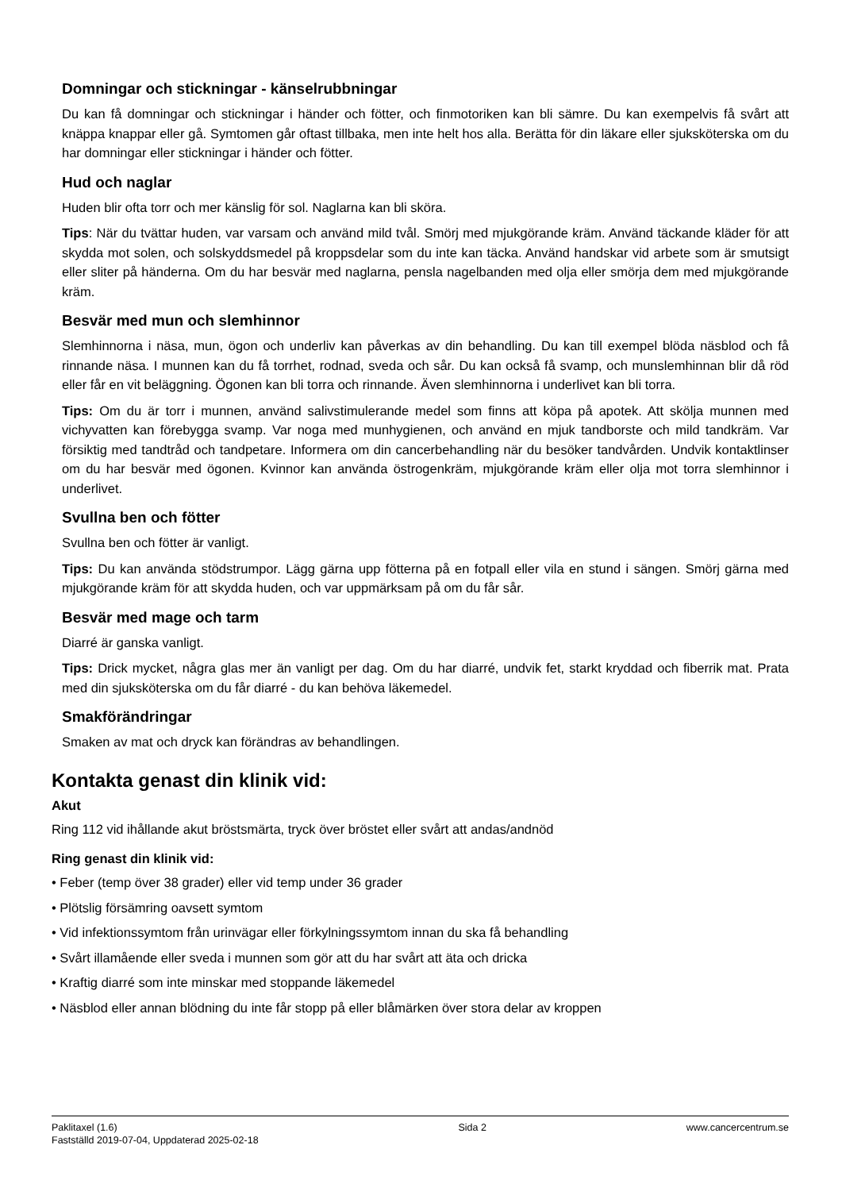Domningar och stickningar - känselrubbningar
Du kan få domningar och stickningar i händer och fötter, och finmotoriken kan bli sämre. Du kan exempelvis få svårt att knäppa knappar eller gå. Symtomen går oftast tillbaka, men inte helt hos alla. Berätta för din läkare eller sjuksköterska om du har domningar eller stickningar i händer och fötter.
Hud och naglar
Huden blir ofta torr och mer känslig för sol. Naglarna kan bli sköra.
Tips: När du tvättar huden, var varsam och använd mild tvål. Smörj med mjukgörande kräm. Använd täckande kläder för att skydda mot solen, och solskyddsmedel på kroppsdelar som du inte kan täcka. Använd handskar vid arbete som är smutsigt eller sliter på händerna. Om du har besvär med naglarna, pensla nagelbanden med olja eller smörja dem med mjukgörande kräm.
Besvär med mun och slemhinnor
Slemhinnorna i näsa, mun, ögon och underliv kan påverkas av din behandling. Du kan till exempel blöda näsblod och få rinnande näsa. I munnen kan du få torrhet, rodnad, sveda och sår. Du kan också få svamp, och munslemhinnan blir då röd eller får en vit beläggning. Ögonen kan bli torra och rinnande. Även slemhinnorna i underlivet kan bli torra.
Tips: Om du är torr i munnen, använd salivstimulerande medel som finns att köpa på apotek. Att skölja munnen med vichyvatten kan förebygga svamp. Var noga med munhygienen, och använd en mjuk tandborste och mild tandkräm. Var försiktig med tandtråd och tandpetare. Informera om din cancerbehandling när du besöker tandvården. Undvik kontaktlinser om du har besvär med ögonen. Kvinnor kan använda östrogenkräm, mjukgörande kräm eller olja mot torra slemhinnor i underlivet.
Svullna ben och fötter
Svullna ben och fötter är vanligt.
Tips: Du kan använda stödstrumpor. Lägg gärna upp fötterna på en fotpall eller vila en stund i sängen. Smörj gärna med mjukgörande kräm för att skydda huden, och var uppmärksam på om du får sår.
Besvär med mage och tarm
Diarré är ganska vanligt.
Tips: Drick mycket, några glas mer än vanligt per dag. Om du har diarré, undvik fet, starkt kryddad och fiberrik mat. Prata med din sjuksköterska om du får diarré - du kan behöva läkemedel.
Smakförändringar
Smaken av mat och dryck kan förändras av behandlingen.
Kontakta genast din klinik vid:
Akut
Ring 112 vid ihållande akut bröstsmärta, tryck över bröstet eller svårt att andas/andnöd
Ring genast din klinik vid:
• Feber (temp över 38 grader) eller vid temp under 36 grader
• Plötslig försämring oavsett symtom
• Vid infektionssymtom från urinvägar eller förkylningssymtom innan du ska få behandling
• Svårt illamående eller sveda i munnen som gör att du har svårt att äta och dricka
• Kraftig diarré som inte minskar med stoppande läkemedel
• Näsblod eller annan blödning du inte får stopp på eller blåmärken över stora delar av kroppen
Paklitaxel (1.6)
Fastställd 2019-07-04, Uppdaterad 2025-02-18
Sida 2 www.cancercentrum.se